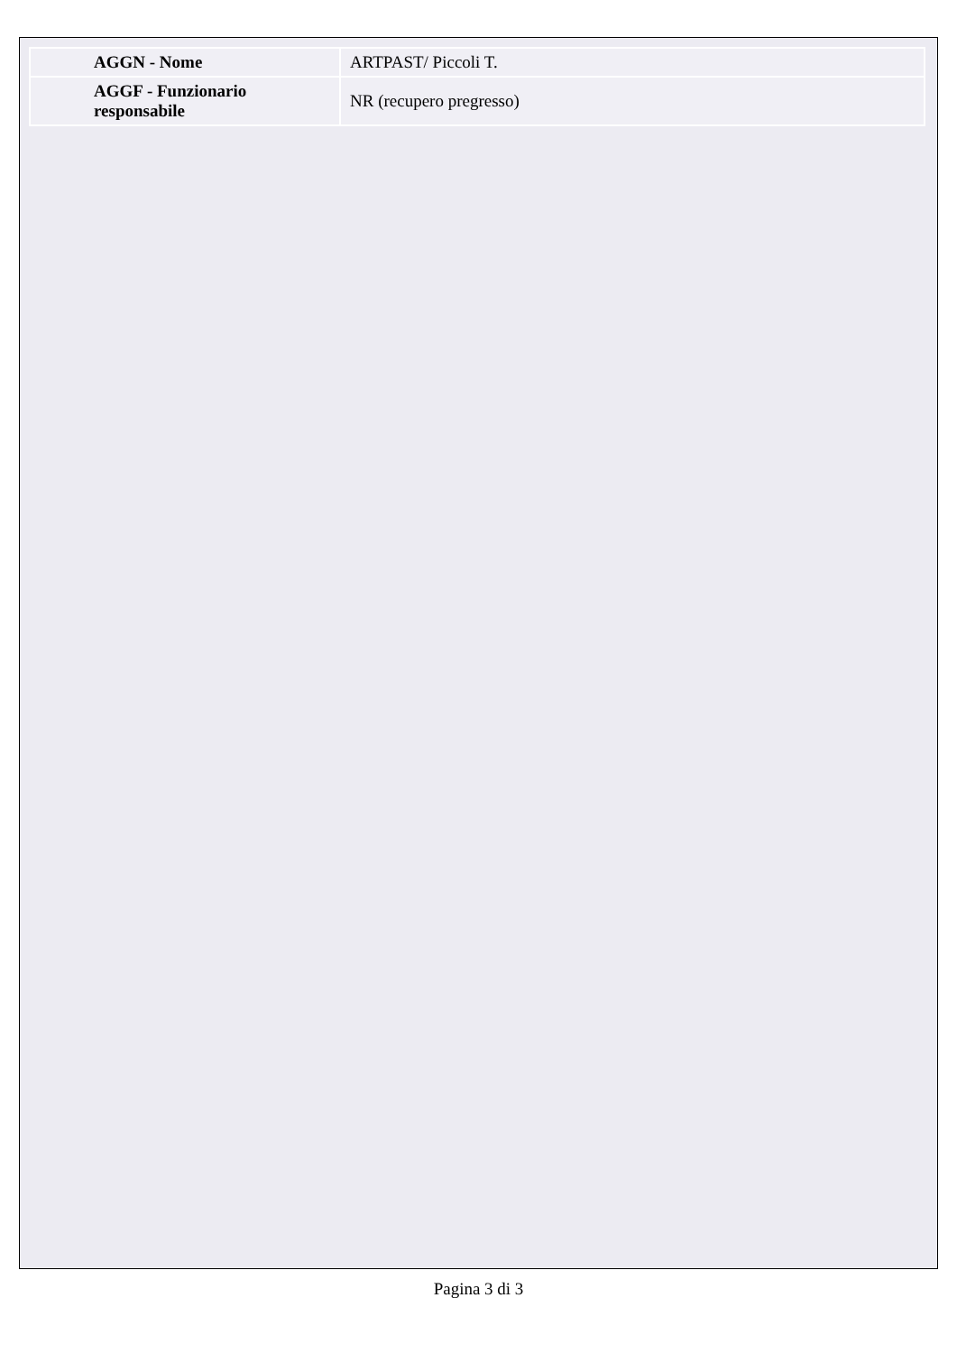| AGGN - Nome | ARTPAST/ Piccoli T. |
| AGGF - Funzionario responsabile | NR (recupero pregresso) |
Pagina 3 di 3